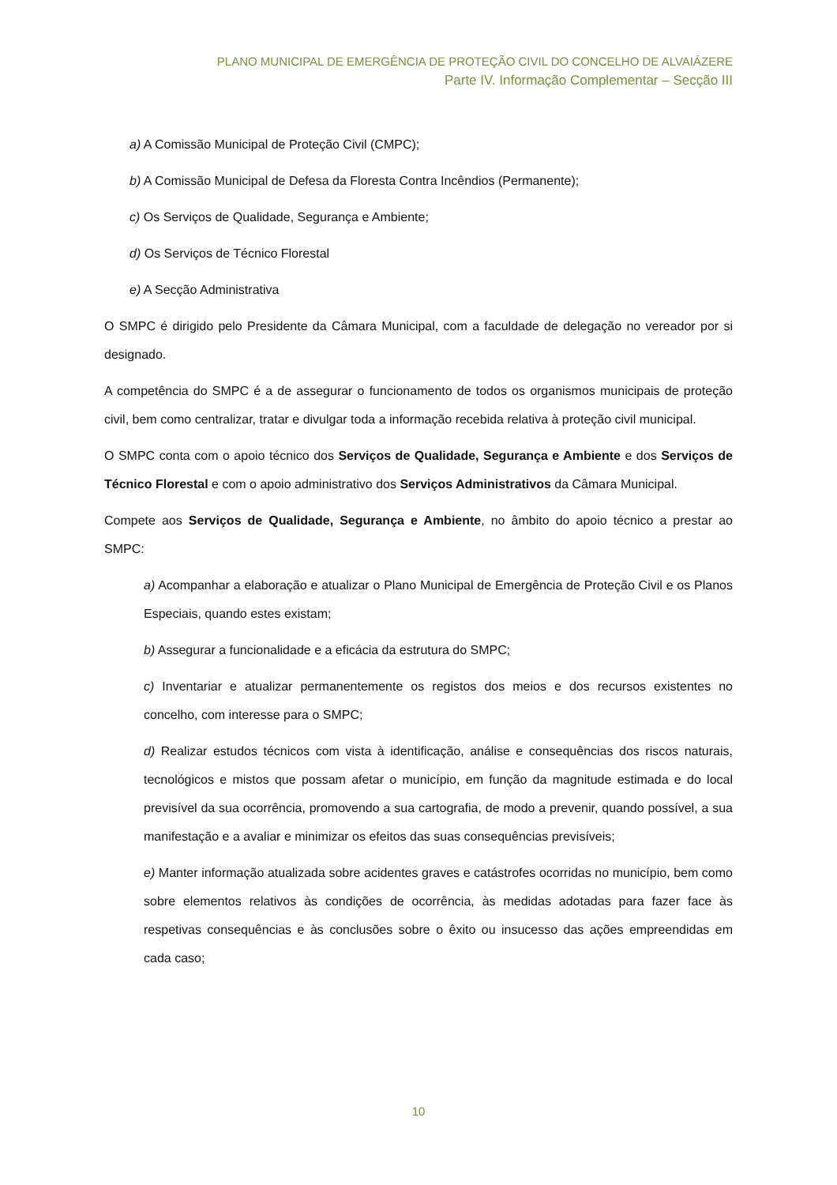PLANO MUNICIPAL DE EMERGÊNCIA DE PROTEÇÃO CIVIL DO CONCELHO DE ALVAIÁZERE
Parte IV. Informação Complementar – Secção III
a) A Comissão Municipal de Proteção Civil (CMPC);
b) A Comissão Municipal de Defesa da Floresta Contra Incêndios (Permanente);
c) Os Serviços de Qualidade, Segurança e Ambiente;
d) Os Serviços de Técnico Florestal
e) A Secção Administrativa
O SMPC é dirigido pelo Presidente da Câmara Municipal, com a faculdade de delegação no vereador por si designado.
A competência do SMPC é a de assegurar o funcionamento de todos os organismos municipais de proteção civil, bem como centralizar, tratar e divulgar toda a informação recebida relativa à proteção civil municipal.
O SMPC conta com o apoio técnico dos Serviços de Qualidade, Segurança e Ambiente e dos Serviços de Técnico Florestal e com o apoio administrativo dos Serviços Administrativos da Câmara Municipal.
Compete aos Serviços de Qualidade, Segurança e Ambiente, no âmbito do apoio técnico a prestar ao SMPC:
a) Acompanhar a elaboração e atualizar o Plano Municipal de Emergência de Proteção Civil e os Planos Especiais, quando estes existam;
b) Assegurar a funcionalidade e a eficácia da estrutura do SMPC;
c) Inventariar e atualizar permanentemente os registos dos meios e dos recursos existentes no concelho, com interesse para o SMPC;
d) Realizar estudos técnicos com vista à identificação, análise e consequências dos riscos naturais, tecnológicos e mistos que possam afetar o município, em função da magnitude estimada e do local previsível da sua ocorrência, promovendo a sua cartografia, de modo a prevenir, quando possível, a sua manifestação e a avaliar e minimizar os efeitos das suas consequências previsíveis;
e) Manter informação atualizada sobre acidentes graves e catástrofes ocorridas no município, bem como sobre elementos relativos às condições de ocorrência, às medidas adotadas para fazer face às respetivas consequências e às conclusões sobre o êxito ou insucesso das ações empreendidas em cada caso;
10